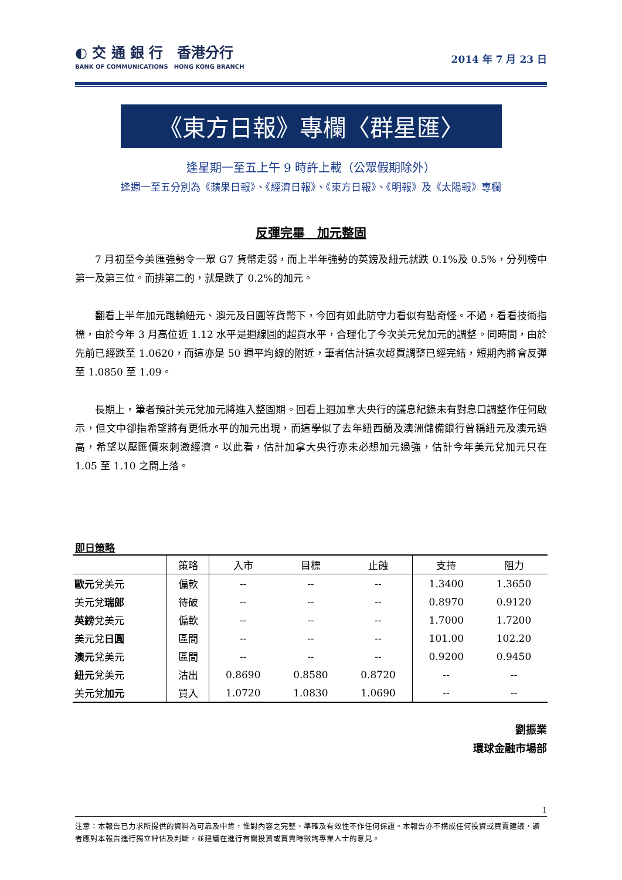◐ 交 通 銀 行　香港分行
BANK OF COMMUNICATIONS　HONG KONG BRANCH
2014 年 7 月 23 日
《東方日報》專欄〈群星匯〉
逢星期一至五上午 9 時許上載（公眾假期除外）
逢週一至五分別為《蘋果日報》、《經濟日報》、《東方日報》、《明報》及《太陽報》專欄
反彈完畢　加元整固
7 月初至今美匯強勢令一眾 G7 貨幣走弱，而上半年強勢的英鎊及紐元就跌 0.1%及 0.5%，分列榜中第一及第三位。而排第二的，就是跌了 0.2%的加元。
翻看上半年加元跑輸紐元、澳元及日圓等貨幣下，今回有如此防守力看似有點奇怪。不過，看看技術指標，由於今年 3 月高位近 1.12 水平是週線圖的超買水平，合理化了今次美元兌加元的調整。同時間，由於先前已經跌至 1.0620，而這亦是 50 週平均線的附近，筆者估計這次超買調整已經完結，短期內將會反彈至 1.0850 至 1.09。
長期上，筆者預計美元兌加元將進入整固期。回看上週加拿大央行的議息紀錄未有對息口調整作任何啟示，但文中卻指希望將有更低水平的加元出現，而這學似了去年紐西蘭及澳洲儲備銀行曾稱紐元及澳元過高，希望以壓匯價來刺激經濟。以此看，估計加拿大央行亦未必想加元過強，估計今年美元兌加元只在 1.05 至 1.10 之間上落。
即日策略
| | 策略 | 入市 | 目標 | 止蝕 | 支持 | 阻力 |
| --- | --- | --- | --- | --- | --- | --- |
| 歐元 兌美元 | 偏軟 | -- | -- | -- | 1.3400 | 1.3650 |
| 美元兌 瑞郎 | 待破 | -- | -- | -- | 0.8970 | 0.9120 |
| 英鎊 兌美元 | 偏軟 | -- | -- | -- | 1.7000 | 1.7200 |
| 美元兌 日圓 | 區間 | -- | -- | -- | 101.00 | 102.20 |
| 澳元 兌美元 | 區間 | -- | -- | -- | 0.9200 | 0.9450 |
| 紐元 兌美元 | 沽出 | 0.8690 | 0.8580 | 0.8720 | -- | -- |
| 美元兌 加元 | 買入 | 1.0720 | 1.0830 | 1.0690 | -- | -- |
劉振業
環球金融市場部
1
注意：本報告已力求所提供的資料為可靠及中肯，惟對內容之完整、準確及有效性不作任何保證。本報告亦不構成任何投資或買賣建議，讀者應對本報告進行獨立評估及判斷，並建議在進行有關投資或買賣時徵詢專業人士的意見。